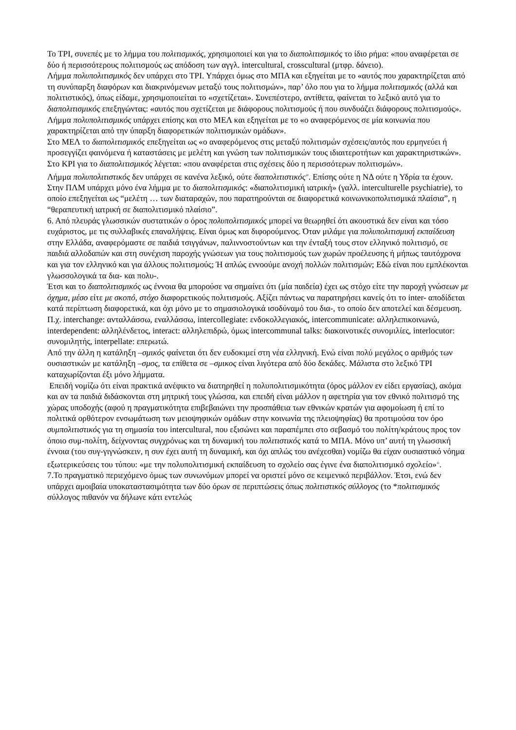Το ΤΡΙ, συνεπές με το λήμμα του πολιτισμικός, χρησιμοποιεί και για το διαπολιτισμικός το ίδιο ρήμα: «που αναφέρεται σε δύο ή περισσότερους πολιτισμούς ως απόδοση των αγγλ. intercultural, crosscultural (μτφρ. δάνειο).
Λήμμα πολυπολιτισμικός δεν υπάρχει στο ΤΡΙ. Υπάρχει όμως στο ΜΠΑ και εξηγείται με το «αυτός που χαρακτηρίζεται από τη συνύπαρξη διαφόρων και διακρινόμενων μεταξύ τους πολιτισμών», παρ’ όλο που για το λήμμα πολιτισμικός (αλλά και πολιτιστικός), όπως είδαμε, χρησιμοποιείται το «σχετίζεται». Συνεπέστερο, αντίθετα, φαίνεται το λεξικό αυτό για το διαπολιτισμικός επεξηγώντας: «αυτός που σχετίζεται με διάφορους πολιτισμούς ή που συνδυάζει διάφορους πολιτισμούς».
Λήμμα πολυπολιτισμικός υπάρχει επίσης και στο ΜΕΛ και εξηγείται με το «ο αναφερόμενος σε μία κοινωνία που χαρακτηρίζεται από την ύπαρξη διαφορετικών πολιτισμικών ομάδων».
Στο ΜΕΛ το διαπολιτισμικός επεξηγείται ως «ο αναφερόμενος στις μεταξύ πολιτισμών σχέσεις/αυτός που ερμηνεύει ή προσεγγίζει φαινόμενα ή καταστάσεις με μελέτη και γνώση των πολιτισμικών τους ιδιαιτεροτήτων και χαρακτηριστικών».
Στο ΚΡΙ για το διαπολιτισμικός λέγεται: «που αναφέρεται στις σχέσεις δύο η περισσότερων πολιτισμών».
Λήμμα πολυπολιτιστικός δεν υπάρχει σε κανένα λεξικό, ούτε διαπολιτιστικός<sup>10</sup>. Επίσης ούτε η ΝΔ ούτε η Υδρία τα έχουν.
Στην ΠΛΜ υπάρχει μόνο ένα λήμμα με το διαπολιτισμικός: «διαπολιτισμική ιατρική» (γαλλ. interculturelle psychiatrie), το οποίο επεξηγείται ως “μελέτη … των διαταραχών, που παρατηρούνται σε διαφορετικά κοινωνικοπολιτισμικά πλαίσια”, η “θεραπευτική ιατρική σε διαπολιτισμικό πλαίσιο”.
6. Από πλευράς γλωσσικών συστατικών ο όρος πολυπολιτισμικός μπορεί να θεωρηθεί ότι ακουστικά δεν είναι και τόσο ευχάριστος, με τις συλλαβικές επαναλήψεις. Είναι όμως και διφορούμενος. Όταν μιλάμε για πολυπολιτισμική εκπαίδευση στην Ελλάδα, αναφερόμαστε σε παιδιά τσιγγάνων, παλιννοστούντων και την ένταξή τους στον ελληνικό πολιτισμό, σε παιδιά αλλοδαπών και στη συνέχιση παροχής γνώσεων για τους πολιτισμούς των χωρών προέλευσης ή μήπως ταυτόχρονα και για τον ελληνικό και για άλλους πολιτισμούς; Ή απλώς εννοούμε ανοχή πολλών πολιτισμών; Εδώ είναι που εμπλέκονται γλωσσολογικά τα δια- και πολυ-.
Έτσι και το διαπολιτισμικός ως έννοια θα μπορούσε να σημαίνει ότι (μία παιδεία) έχει ως στόχο είτε την παροχή γνώσεων με όχημα, μέσο είτε με σκοπό, στόχο διαφορετικούς πολιτισμούς. Αξίζει πάντως να παρατηρήσει κανείς ότι το inter- αποδίδεται κατά περίπτωση διαφορετικά, και όχι μόνο με το σημασιολογικά ισοδύναμό του δια-, το οποίο δεν αποτελεί και δέσμευση. Π.χ. interchange: ανταλλάσσω, εναλλάσσω, intercollegiate: ενδοκολλεγιακός, intercommunicate: αλληλεπικοινωνώ, interdependent: αλληλένδετος, interact: αλληλεπιδρώ, όμως intercommunal talks: διακοινοτικές συνομιλίες, interlocutor: συνομιλητής, interpellate: επερωτώ.
Από την άλλη η κατάληξη –σμικός φαίνεται ότι δεν ευδοκιμεί στη νέα ελληνική. Ενώ είναι πολύ μεγάλος ο αριθμός των ουσιαστικών με κατάληξη –σμος, τα επίθετα σε –σμικος είναι λιγότερα από δύο δεκάδες. Μάλιστα στο λεξικό ΤΡΙ καταχωρίζονται έξι μόνο λήμματα.
Επειδή νομίζω ότι είναι πρακτικά ανέφικτο να διατηρηθεί η πολυπολιτισμικότητα (όρος μάλλον εν είδει εργασίας), ακόμα και αν τα παιδιά διδάσκονται στη μητρική τους γλώσσα, και επειδή είναι μάλλον η αφετηρία για τον εθνικό πολιτισμό της χώρας υποδοχής (αφού η πραγματικότητα επιβεβαιώνει την προσπάθεια των εθνικών κρατών για αφομοίωση ή επί το πολιτικά ορθότερον ενσωμάτωση των μειοψηφικών ομάδων στην κοινωνία της πλειοψηφίας) θα προτιμούσα τον όρο συμπολιτιστικός για τη σημασία του intercultural, που εξισώνει και παραπέμπει στο σεβασμό του πολίτη/κράτους προς τον όποιο συμ-πολίτη, δείχνοντας συγχρόνως και τη δυναμική του πολιτιστικός κατά το ΜΠΑ. Μόνο υπ’ αυτή τη γλωσσική έννοια (του συγ-γιγνώσκειν, η συν έχει αυτή τη δυναμική, και όχι απλώς του ανέχεσθαι) νομίζω θα είχαν ουσιαστικό νόημα εξωτερικεύσεις του τύπου: «με την πολυπολιτισμική εκπαίδευση το σχολείο σας έγινε ένα διαπολιτισμικό σχολείο»<sup>11</sup>.
7.Το πραγματικό περιεχόμενο όμως των συνωνύμων μπορεί να οριστεί μόνο σε κειμενικό περιβάλλον. Έτσι, ενώ δεν υπάρχει αμοιβαία υποκαταστασιμότητα των δύο όρων σε περιπτώσεις όπως πολιτιστικός σύλλογος (το *πολιτισμικός σύλλογος πιθανόν να δήλωνε κάτι εντελώς